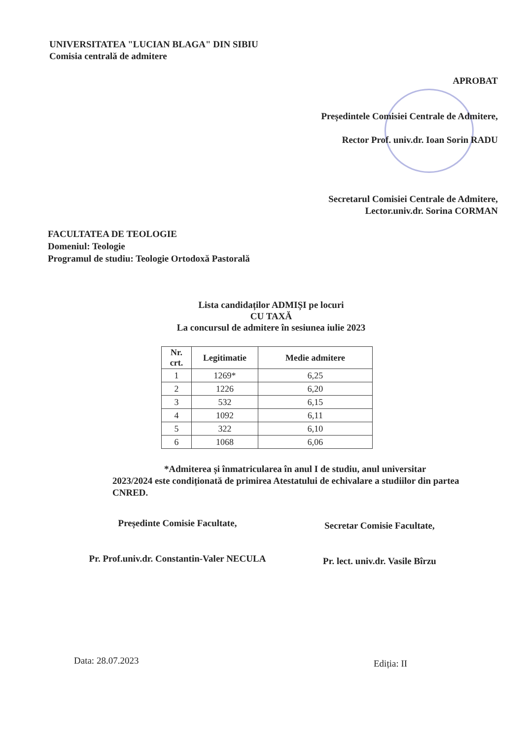UNIVERSITATEA "LUCIAN BLAGA" DIN SIBIU
Comisia centrală de admitere
APROBAT
Președintele Comisiei Centrale de Admitere,
Rector Prof. univ.dr. Ioan Sorin RADU
Secretarul Comisiei Centrale de Admitere,
Lector.univ.dr. Sorina CORMAN
FACULTATEA DE TEOLOGIE
Domeniul: Teologie
Programul de studiu: Teologie Ortodoxă Pastorală
Lista candidaților ADMIȘI pe locuri
CU TAXĂ
La concursul de admitere în sesiunea iulie 2023
| Nr. crt. | Legitimatie | Medie admitere |
| --- | --- | --- |
| 1 | 1269* | 6,25 |
| 2 | 1226 | 6,20 |
| 3 | 532 | 6,15 |
| 4 | 1092 | 6,11 |
| 5 | 322 | 6,10 |
| 6 | 1068 | 6,06 |
*Admiterea și înmatricularea în anul I de studiu, anul universitar 2023/2024 este condiționată de primirea Atestatului de echivalare a studiilor din partea CNRED.
Președinte Comisie Facultate,
Pr. Prof.univ.dr. Constantin-Valer NECULA
Secretar Comisie Facultate,
Pr. lect. univ.dr. Vasile Bîrzu
Data: 28.07.2023 Ediția: II